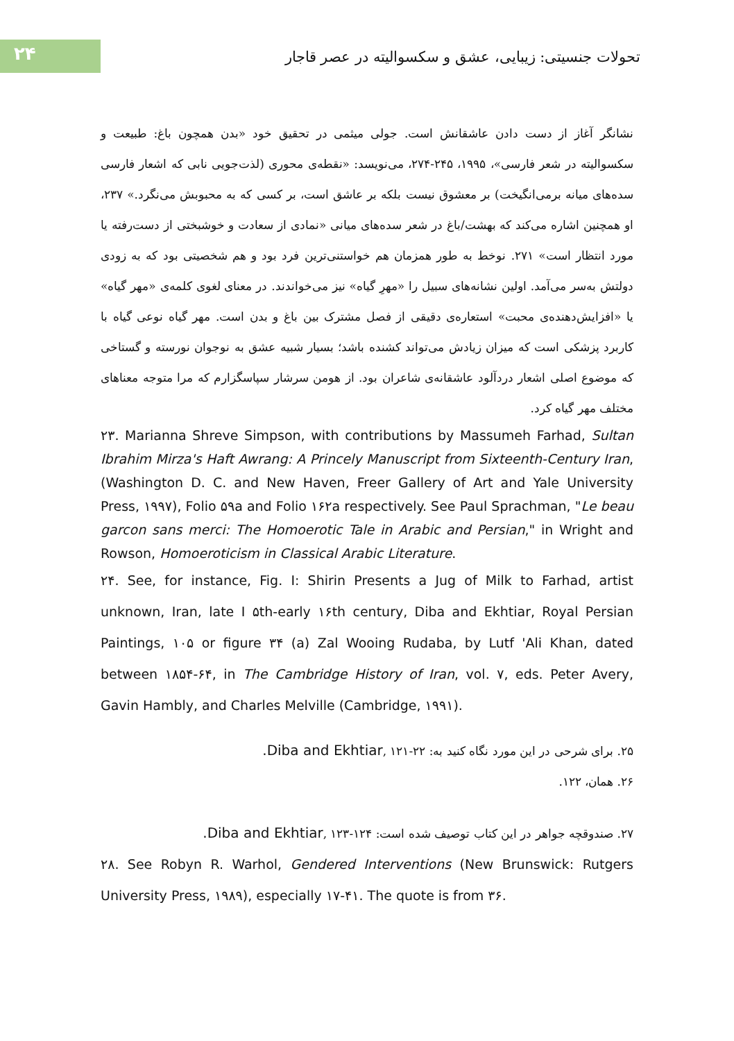۲۴
تحولات جنسیتی: زیبایی، عشق و سکسوالیته در عصر قاجار
نشانگر آغاز از دست دادن عاشقانش است. جولی میثمی در تحقیق خود «بدن همچون باغ: طبیعت و سکسوالیته در شعر فارسی»، ۱۹۹۵، ۲۴۵-۲۷۴، می‌نویسد: «نقطه‌ی محوری (لذت‌جویی نابی که اشعار فارسی سده‌های میانه برمی‌انگیخت) بر معشوق نیست بلکه بر عاشق است، بر کسی که به محبوبش می‌نگرد.» ۲۳۷، او همچنین اشاره می‌کند که بهشت/باغ در شعر سده‌های میانی «نمادی از سعادت و خوشبختی از دست‌رفته یا مورد انتظار است» ۲۷۱. نوخط به طور همزمان هم خواستنی‌ترین فرد بود و هم شخصیتی بود که به زودی دولتش به‌سر می‌آمد. اولین نشانه‌های سبیل را «مهرِ گیاه» نیز می‌خواندند. در معنای لغوی کلمه‌ی «مهر گیاه» یا «افزایش‌دهنده‌ی محبت» استعاره‌ی دقیقی از فصل مشترک بین باغ و بدن است. مهر گیاه نوعی گیاه با کاربرد پزشکی است که میزان زیادش می‌تواند کشنده باشد؛ بسیار شبیه عشق به نوجوان نورسته و گستاخی که موضوع اصلی اشعار دردآلود عاشقانه‌ی شاعران بود. از هومن سرشار سپاسگزارم که مرا متوجه معناهای مختلف مهر گیاه کرد.
۲۳. Marianna Shreve Simpson, with contributions by Massumeh Farhad, Sultan Ibrahim Mirza's Haft Awrang: A Princely Manuscript from Sixteenth-Century Iran, (Washington D. C. and New Haven, Freer Gallery of Art and Yale University Press, ۱۹۹۷), Folio ۵۹a and Folio ۱۶۲a respectively. See Paul Sprachman, "Le beau garcon sans merci: The Homoerotic Tale in Arabic and Persian," in Wright and Rowson, Homoeroticism in Classical Arabic Literature.
۲۴. See, for instance, Fig. I: Shirin Presents a Jug of Milk to Farhad, artist unknown, Iran, late I ۵th-early ۱۶th century, Diba and Ekhtiar, Royal Persian Paintings, ۱۰۵ or figure ۳۴ (a) Zal Wooing Rudaba, by Lutf 'Ali Khan, dated between ۱۸۵۴-۶۴, in The Cambridge History of Iran, vol. ۷, eds. Peter Avery, Gavin Hambly, and Charles Melville (Cambridge, ۱۹۹۱).
۲۵. برای شرحی در این مورد نگاه کنید به: ۲۲-۱۲۱ ,Diba and Ekhtiar.
۲۶. همان، ۱۲۲.
۲۷. صندوقچه جواهر در این کتاب توصیف شده است: ۱۲۴-۱۲۳ ,Diba and Ekhtiar.
۲۸. See Robyn R. Warhol, Gendered Interventions (New Brunswick: Rutgers University Press, ۱۹۸۹), especially ۱۷-۴۱. The quote is from ۳۶.